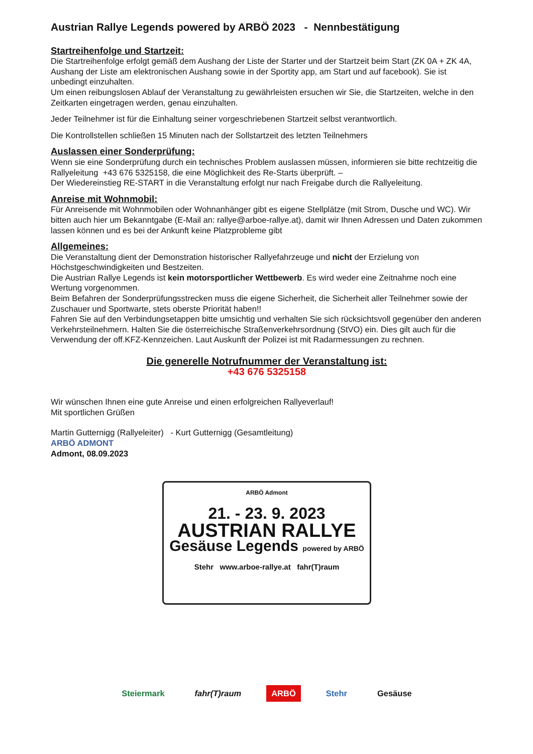Austrian Rallye Legends powered by ARBÖ 2023 - Nennbestätigung
Startreihenfolge und Startzeit:
Die Startreihenfolge erfolgt gemäß dem Aushang der Liste der Starter und der Startzeit beim Start (ZK 0A + ZK 4A, Aushang der Liste am elektronischen Aushang sowie in der Sportity app, am Start und auf facebook). Sie ist unbedingt einzuhalten.
Um einen reibungslosen Ablauf der Veranstaltung zu gewährleisten ersuchen wir Sie, die Startzeiten, welche in den Zeitkarten eingetragen werden, genau einzuhalten.
Jeder Teilnehmer ist für die Einhaltung seiner vorgeschriebenen Startzeit selbst verantwortlich.
Die Kontrollstellen schließen 15 Minuten nach der Sollstartzeit des letzten Teilnehmers
Auslassen einer Sonderprüfung:
Wenn sie eine Sonderprüfung durch ein technisches Problem auslassen müssen, informieren sie bitte rechtzeitig die Rallyeleitung +43 676 5325158, die eine Möglichkeit des Re-Starts überprüft. –
Der Wiedereinstieg RE-START in die Veranstaltung erfolgt nur nach Freigabe durch die Rallyeleitung.
Anreise mit Wohnmobil:
Für Anreisende mit Wohnmobilen oder Wohnanhänger gibt es eigene Stellplätze (mit Strom, Dusche und WC). Wir bitten auch hier um Bekanntgabe (E-Mail an: rallye@arboe-rallye.at), damit wir Ihnen Adressen und Daten zukommen lassen können und es bei der Ankunft keine Platzprobleme gibt
Allgemeines:
Die Veranstaltung dient der Demonstration historischer Rallyefahrzeuge und nicht der Erzielung von Höchstgeschwindigkeiten und Bestzeiten.
Die Austrian Rallye Legends ist kein motorsportlicher Wettbewerb. Es wird weder eine Zeitnahme noch eine Wertung vorgenommen.
Beim Befahren der Sonderprüfungsstrecken muss die eigene Sicherheit, die Sicherheit aller Teilnehmer sowie der Zuschauer und Sportwarte, stets oberste Priorität haben!!
Fahren Sie auf den Verbindungsetappen bitte umsichtig und verhalten Sie sich rücksichtsvoll gegenüber den anderen Verkehrsteilnehmern. Halten Sie die österreichische Straßenverkehrsordnung (StVO) ein. Dies gilt auch für die Verwendung der off.KFZ-Kennzeichen. Laut Auskunft der Polizei ist mit Radarmessungen zu rechnen.
Die generelle Notrufnummer der Veranstaltung ist:
+43 676 5325158
Wir wünschen Ihnen eine gute Anreise und einen erfolgreichen Rallyeverlauf!
Mit sportlichen Grüßen
Martin Gutternigg (Rallyeleiter) - Kurt Gutternigg (Gesamtleitung)
ARBÖ ADMONT
Admont, 08.09.2023
ARBÖ Admont
21. - 23. 9. 2023
AUSTRIAN RALLYE
Gesäuse Legends powered by ARBÖ
Stehr www.arboe-rallye.at fahr(T)raum
Steiermark fahr(T)raum ARBÖ Stehr Gesäuse